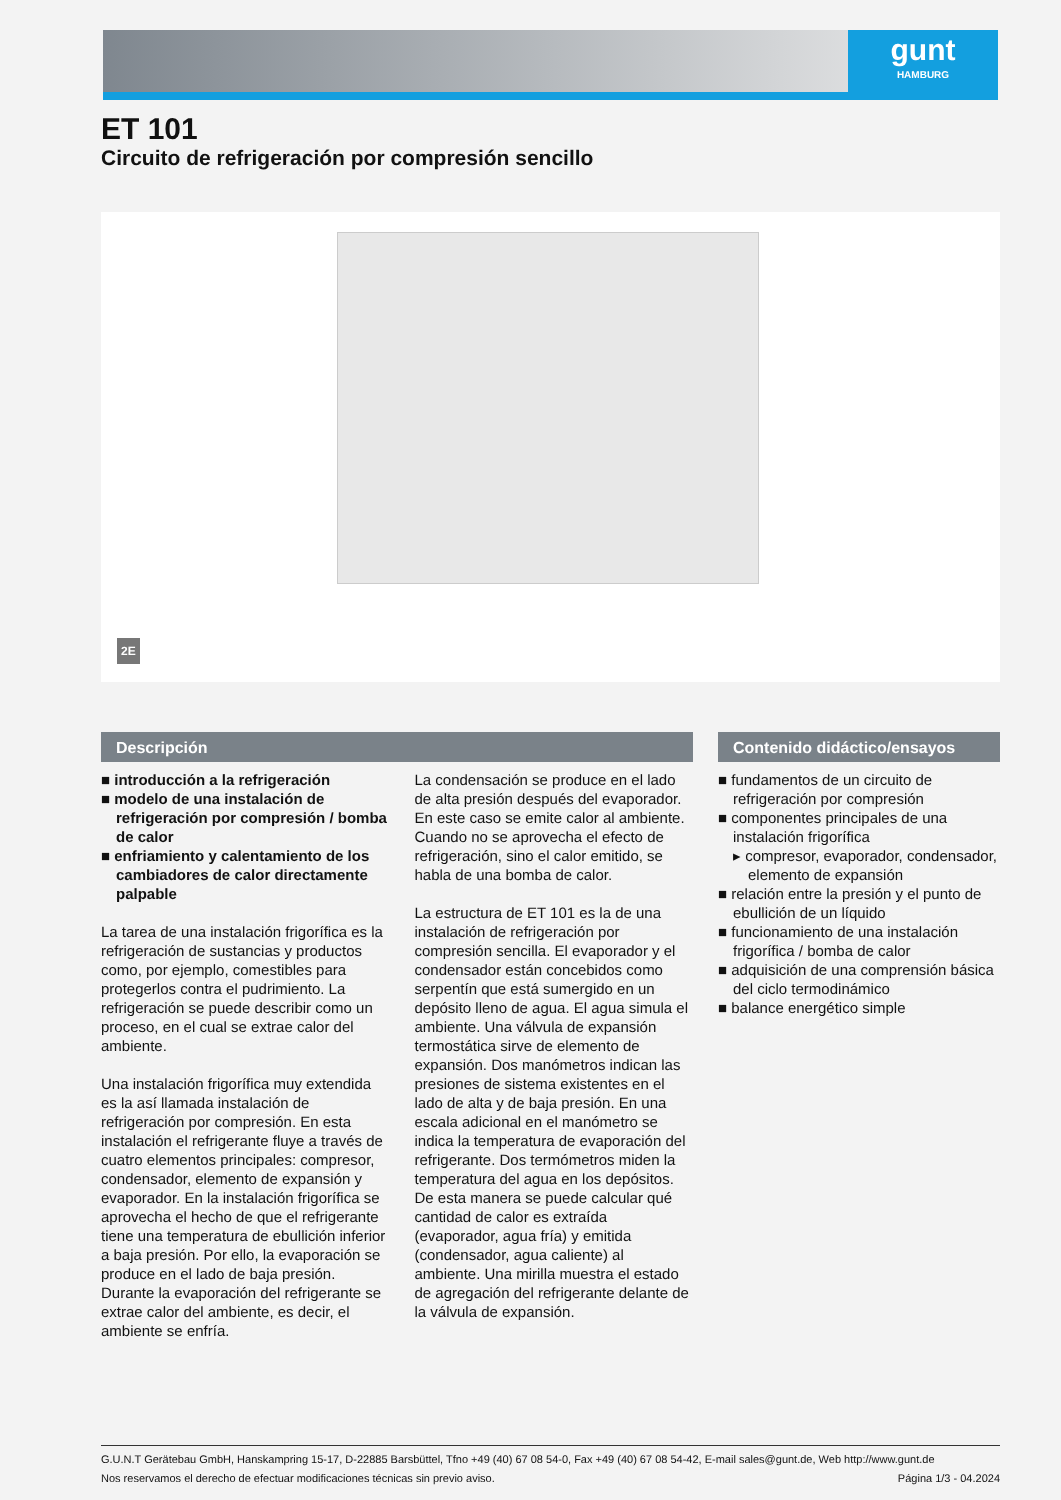gunt
HAMBURG
ET 101
Circuito de refrigeración por compresión sencillo
2E
Descripción
■ introducción a la refrigeración
■ modelo de una instalación de refrigeración por compresión / bomba de calor
■ enfriamiento y calentamiento de los cambiadores de calor directamente palpable
La tarea de una instalación frigorífica es la refrigeración de sustancias y productos como, por ejemplo, comestibles para protegerlos contra el pudrimiento. La refrigeración se puede describir como un proceso, en el cual se extrae calor del ambiente.
Una instalación frigorífica muy extendida es la así llamada instalación de refrigeración por compresión. En esta instalación el refrigerante fluye a través de cuatro elementos principales: compresor, condensador, elemento de expansión y evaporador. En la instalación frigorífica se aprovecha el hecho de que el refrigerante tiene una temperatura de ebullición inferior a baja presión. Por ello, la evaporación se produce en el lado de baja presión. Durante la evaporación del refrigerante se extrae calor del ambiente, es decir, el ambiente se enfría.
La condensación se produce en el lado de alta presión después del evaporador. En este caso se emite calor al ambiente. Cuando no se aprovecha el efecto de refrigeración, sino el calor emitido, se habla de una bomba de calor.
La estructura de ET 101 es la de una instalación de refrigeración por compresión sencilla. El evaporador y el condensador están concebidos como serpentín que está sumergido en un depósito lleno de agua. El agua simula el ambiente. Una válvula de expansión termostática sirve de elemento de expansión. Dos manómetros indican las presiones de sistema existentes en el lado de alta y de baja presión. En una escala adicional en el manómetro se indica la temperatura de evaporación del refrigerante. Dos termómetros miden la temperatura del agua en los depósitos. De esta manera se puede calcular qué cantidad de calor es extraída (evaporador, agua fría) y emitida (condensador, agua caliente) al ambiente. Una mirilla muestra el estado de agregación del refrigerante delante de la válvula de expansión.
Contenido didáctico/ensayos
■ fundamentos de un circuito de refrigeración por compresión
■ componentes principales de una instalación frigorífica
▸ compresor, evaporador, condensador, elemento de expansión
■ relación entre la presión y el punto de ebullición de un líquido
■ funcionamiento de una instalación frigorífica / bomba de calor
■ adquisición de una comprensión básica del ciclo termodinámico
■ balance energético simple
G.U.N.T Gerätebau GmbH, Hanskampring 15-17, D-22885 Barsbüttel, Tfno +49 (40) 67 08 54-0, Fax +49 (40) 67 08 54-42, E-mail sales@gunt.de, Web http://www.gunt.de
Nos reservamos el derecho de efectuar modificaciones técnicas sin previo aviso. Página 1/3 - 04.2024